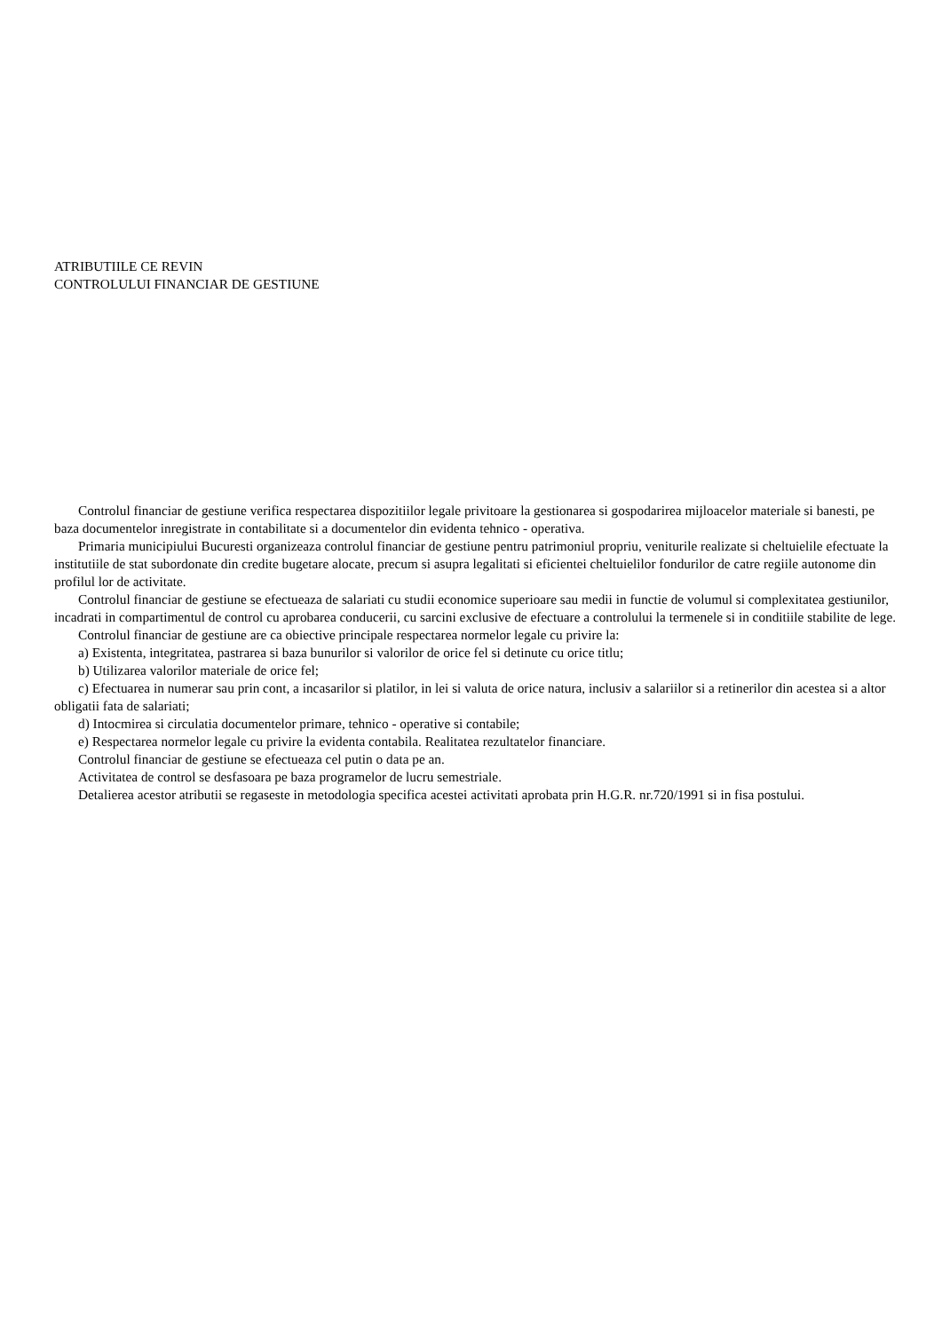ATRIBUTIILE CE REVIN
CONTROLULUI FINANCIAR DE GESTIUNE
Controlul financiar de gestiune verifica respectarea dispozitiilor legale privitoare la gestionarea si gospodarirea mijloacelor materiale si banesti, pe baza documentelor inregistrate in contabilitate si a documentelor din evidenta tehnico - operativa.
Primaria municipiului Bucuresti organizeaza controlul financiar de gestiune pentru patrimoniul propriu, veniturile realizate si cheltuielile efectuate la institutiile de stat subordonate din credite bugetare alocate, precum si asupra legalitati si eficientei cheltuielilor fondurilor de catre regiile autonome din profilul lor de activitate.
Controlul financiar de gestiune se efectueaza de salariati cu studii economice superioare sau medii in functie de volumul si complexitatea gestiunilor, incadrati in compartimentul de control cu aprobarea conducerii, cu sarcini exclusive de efectuare a controlului la termenele si in conditiile stabilite de lege.
Controlul financiar de gestiune are ca obiective principale respectarea normelor legale cu privire la:
a) Existenta, integritatea, pastrarea si baza bunurilor si valorilor de orice fel si detinute cu orice titlu;
b) Utilizarea valorilor materiale de orice fel;
c) Efectuarea in numerar sau prin cont, a incasarilor si platilor, in lei si valuta de orice natura, inclusiv a salariilor si a retinerilor din acestea si a altor obligatii fata de salariati;
d) Intocmirea si circulatia documentelor primare, tehnico - operative si contabile;
e) Respectarea normelor legale cu privire la evidenta contabila. Realitatea rezultatelor financiare.
Controlul financiar de gestiune se efectueaza cel putin o data pe an.
Activitatea de control se desfasoara pe baza programelor de lucru semestriale.
Detalierea acestor atributii se regaseste in metodologia specifica acestei activitati aprobata prin H.G.R. nr.720/1991 si in fisa postului.